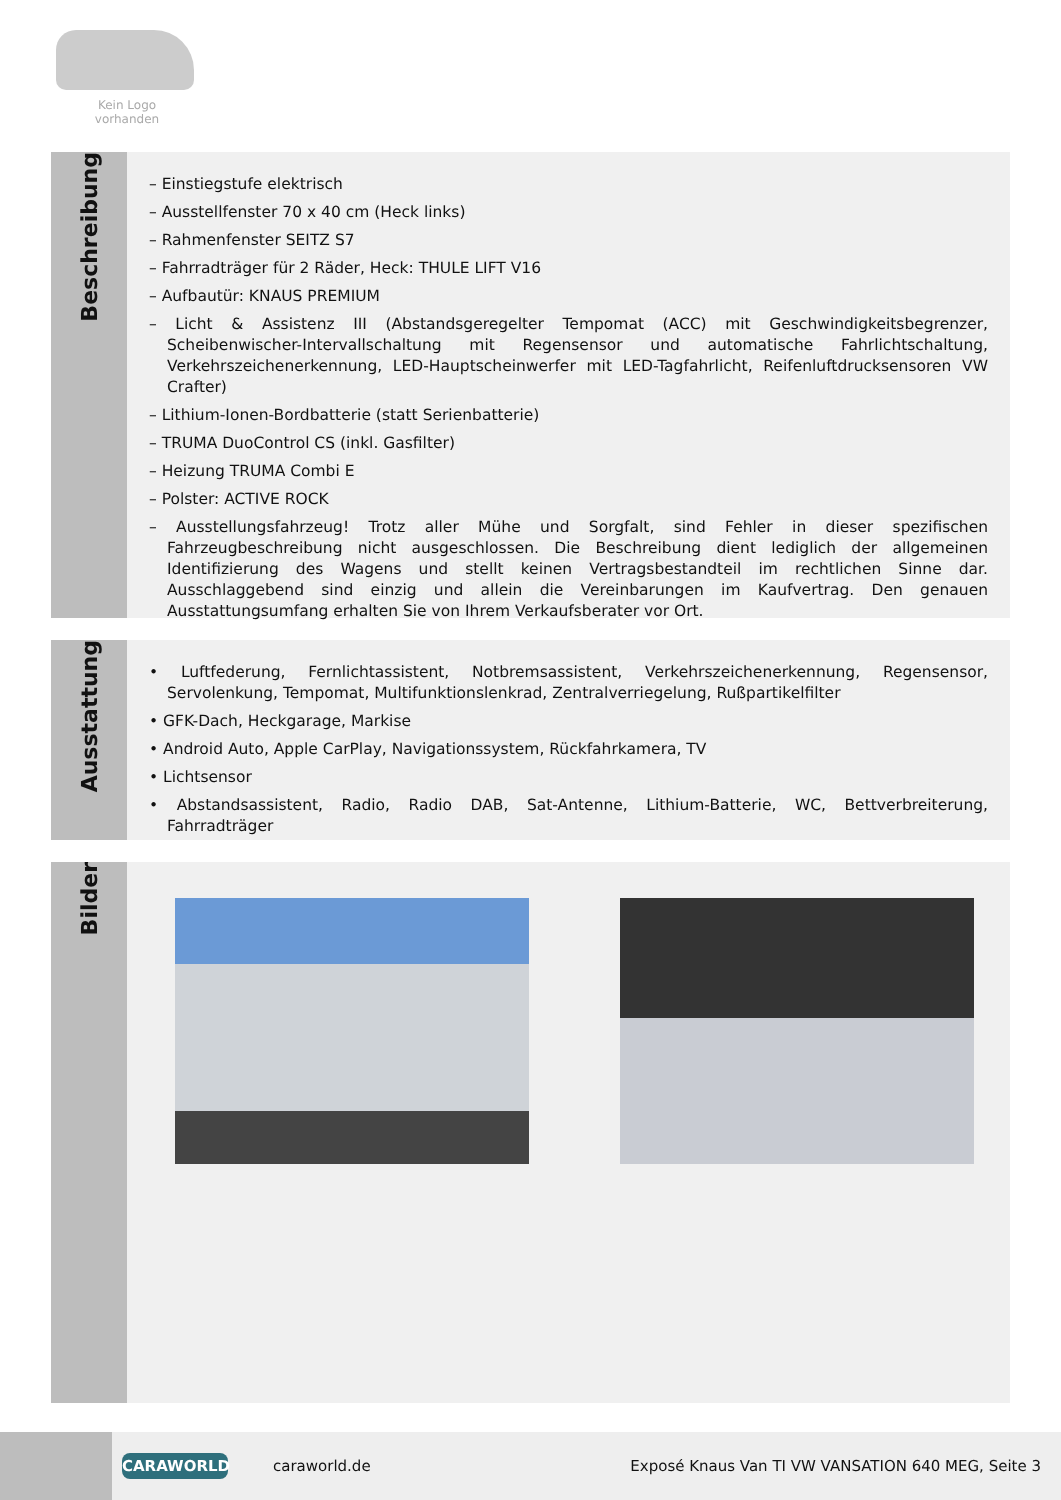Kein Logo
vorhanden
Beschreibung
– Einstiegstufe elektrisch
– Ausstellfenster 70 x 40 cm (Heck links)
– Rahmenfenster SEITZ S7
– Fahrradträger für 2 Räder, Heck: THULE LIFT V16
– Aufbautür: KNAUS PREMIUM
– Licht & Assistenz III (Abstandsgeregelter Tempomat (ACC) mit Geschwindigkeitsbegrenzer, Scheibenwischer-Intervallschaltung mit Regensensor und automatische Fahrlichtschaltung, Verkehrszeichenerkennung, LED-Hauptscheinwerfer mit LED-Tagfahrlicht, Reifenluftdrucksensoren VW Crafter)
– Lithium-Ionen-Bordbatterie (statt Serienbatterie)
– TRUMA DuoControl CS (inkl. Gasfilter)
– Heizung TRUMA Combi E
– Polster: ACTIVE ROCK
– Ausstellungsfahrzeug! Trotz aller Mühe und Sorgfalt, sind Fehler in dieser spezifischen Fahrzeugbeschreibung nicht ausgeschlossen. Die Beschreibung dient lediglich der allgemeinen Identifizierung des Wagens und stellt keinen Vertragsbestandteil im rechtlichen Sinne dar. Ausschlaggebend sind einzig und allein die Vereinbarungen im Kaufvertrag. Den genauen Ausstattungsumfang erhalten Sie von Ihrem Verkaufsberater vor Ort.
Ausstattung
• Luftfederung, Fernlichtassistent, Notbremsassistent, Verkehrszeichenerkennung, Regensensor, Servolenkung, Tempomat, Multifunktionslenkrad, Zentralverriegelung, Rußpartikelfilter
• GFK-Dach, Heckgarage, Markise
• Android Auto, Apple CarPlay, Navigationssystem, Rückfahrkamera, TV
• Lichtsensor
• Abstandsassistent, Radio, Radio DAB, Sat-Antenne, Lithium-Batterie, WC, Bettverbreiterung, Fahrradträger
Bilder
CARAWORLD
caraworld.de
Exposé Knaus Van TI VW VANSATION 640 MEG, Seite 3